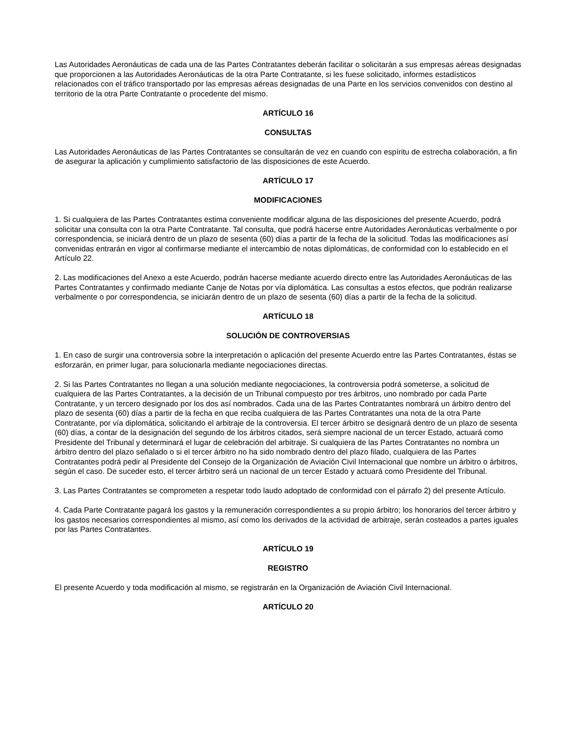Las Autoridades Aeronáuticas de cada una de las Partes Contratantes deberán facilitar o solicitarán a sus empresas aéreas designadas que proporcionen a las Autoridades Aeronáuticas de la otra Parte Contratante, si les fuese solicitado, informes estadísticos relacionados con el tráfico transportado por las empresas aéreas designadas de una Parte en los servicios convenidos con destino al territorio de la otra Parte Contratante o procedente del mismo.
ARTÍCULO 16
CONSULTAS
Las Autoridades Aeronáuticas de las Partes Contratantes se consultarán de vez en cuando con espíritu de estrecha colaboración, a fin de asegurar la aplicación y cumplimiento satisfactorio de las disposiciones de este Acuerdo.
ARTÍCULO 17
MODIFICACIONES
1. Si cualquiera de las Partes Contratantes estima conveniente modificar alguna de las disposiciones del presente Acuerdo, podrá solicitar una consulta con la otra Parte Contratante. Tal consulta, que podrá hacerse entre Autoridades Aeronáuticas verbalmente o por correspondencia, se iniciará dentro de un plazo de sesenta (60) días a partir de la fecha de la solicitud. Todas las modificaciones así convenidas entrarán en vigor al confirmarse mediante el intercambio de notas diplomáticas, de conformidad con lo establecido en el Artículo 22.
2. Las modificaciones del Anexo a este Acuerdo, podrán hacerse mediante acuerdo directo entre las Autoridades Aeronáuticas de las Partes Contratantes y confirmado mediante Canje de Notas por vía diplomática. Las consultas a estos efectos, que podrán realizarse verbalmente o por correspondencia, se iniciarán dentro de un plazo de sesenta (60) días a partir de la fecha de la solicitud.
ARTÍCULO 18
SOLUCIÓN DE CONTROVERSIAS
1. En caso de surgir una controversia sobre la interpretación o aplicación del presente Acuerdo entre las Partes Contratantes, éstas se esforzarán, en primer lugar, para solucionarla mediante negociaciones directas.
2. Si las Partes Contratantes no llegan a una solución mediante negociaciones, la controversia podrá someterse, a solicitud de cualquiera de las Partes Contratantes, a la decisión de un Tribunal compuesto por tres árbitros, uno nombrado por cada Parte Contratante, y un tercero designado por los dos así nombrados. Cada una de las Partes Contratantes nombrará un árbitro dentro del plazo de sesenta (60) días a partir de la fecha en que reciba cualquiera de las Partes Contratantes una nota de la otra Parte Contratante, por vía diplomática, solicitando el arbitraje de la controversia. El tercer árbitro se designará dentro de un plazo de sesenta (60) días, a contar de la designación del segundo de los árbitros citados, será siempre nacional de un tercer Estado, actuará como Presidente del Tribunal y determinará el lugar de celebración del arbitraje. Si cualquiera de las Partes Contratantes no nombra un árbitro dentro del plazo señalado o si el tercer árbitro no ha sido nombrado dentro del plazo filado, cualquiera de las Partes Contratantes podrá pedir al Presidente del Consejo de la Organización de Aviación Civil Internacional que nombre un árbitro o árbitros, según el caso. De suceder esto, el tercer árbitro será un nacional de un tercer Estado y actuará como Presidente del Tribunal.
3. Las Partes Contratantes se comprometen a respetar todo laudo adoptado de conformidad con el párrafo 2) del presente Artículo.
4. Cada Parte Contratante pagará los gastos y la remuneración correspondientes a su propio árbitro; los honorarios del tercer árbitro y los gastos necesarios correspondientes al mismo, así como los derivados de la actividad de arbitraje, serán costeados a partes iguales por las Partes Contratantes.
ARTÍCULO 19
REGISTRO
El presente Acuerdo y toda modificación al mismo, se registrarán en la Organización de Aviación Civil Internacional.
ARTÍCULO 20